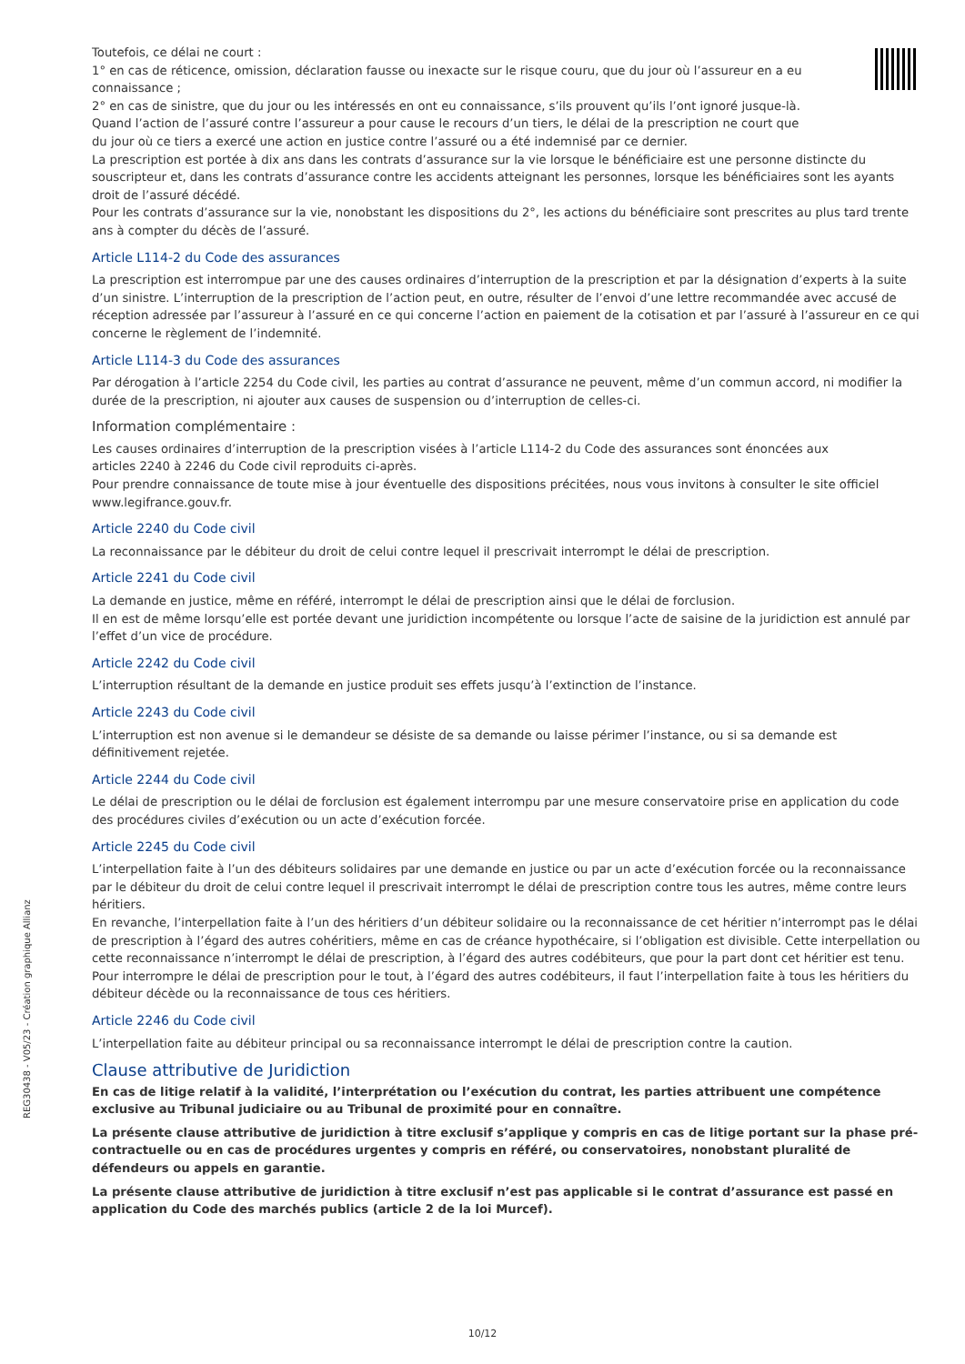Toutefois, ce délai ne court :
1° en cas de réticence, omission, déclaration fausse ou inexacte sur le risque couru, que du jour où l’assureur en a eu
connaissance ;
2° en cas de sinistre, que du jour ou les intéressés en ont eu connaissance, s’ils prouvent qu’ils l’ont ignoré jusque-là.
Quand l’action de l’assuré contre l’assureur a pour cause le recours d’un tiers, le délai de la prescription ne court que
du jour où ce tiers a exercé une action en justice contre l’assuré ou a été indemnisé par ce dernier.
La prescription est portée à dix ans dans les contrats d’assurance sur la vie lorsque le bénéficiaire est une personne distincte du souscripteur et, dans les contrats d’assurance contre les accidents atteignant les personnes, lorsque les bénéficiaires sont les ayants droit de l’assuré décédé.
Pour les contrats d’assurance sur la vie, nonobstant les dispositions du 2°, les actions du bénéficiaire sont prescrites au plus tard trente ans à compter du décès de l’assuré.
Article L114-2 du Code des assurances
La prescription est interrompue par une des causes ordinaires d’interruption de la prescription et par la désignation d’experts à la suite d’un sinistre. L’interruption de la prescription de l’action peut, en outre, résulter de l’envoi d’une lettre recommandée avec accusé de réception adressée par l’assureur à l’assuré en ce qui concerne l’action en paiement de la cotisation et par l’assuré à l’assureur en ce qui concerne le règlement de l’indemnité.
Article L114-3 du Code des assurances
Par dérogation à l’article 2254 du Code civil, les parties au contrat d’assurance ne peuvent, même d’un commun accord, ni modifier la durée de la prescription, ni ajouter aux causes de suspension ou d’interruption de celles-ci.
Information complémentaire :
Les causes ordinaires d’interruption de la prescription visées à l’article L114-2 du Code des assurances sont énoncées aux
articles 2240 à 2246 du Code civil reproduits ci-après.
Pour prendre connaissance de toute mise à jour éventuelle des dispositions précitées, nous vous invitons à consulter le site officiel www.legifrance.gouv.fr.
Article 2240 du Code civil
La reconnaissance par le débiteur du droit de celui contre lequel il prescrivait interrompt le délai de prescription.
Article 2241 du Code civil
La demande en justice, même en référé, interrompt le délai de prescription ainsi que le délai de forclusion.
Il en est de même lorsqu’elle est portée devant une juridiction incompétente ou lorsque l’acte de saisine de la juridiction est annulé par l’effet d’un vice de procédure.
Article 2242 du Code civil
L’interruption résultant de la demande en justice produit ses effets jusqu’à l’extinction de l’instance.
Article 2243 du Code civil
L’interruption est non avenue si le demandeur se désiste de sa demande ou laisse périmer l’instance, ou si sa demande est définitivement rejetée.
Article 2244 du Code civil
Le délai de prescription ou le délai de forclusion est également interrompu par une mesure conservatoire prise en application du code des procédures civiles d’exécution ou un acte d’exécution forcée.
Article 2245 du Code civil
L’interpellation faite à l’un des débiteurs solidaires par une demande en justice ou par un acte d’exécution forcée ou la reconnaissance par le débiteur du droit de celui contre lequel il prescrivait interrompt le délai de prescription contre tous les autres, même contre leurs héritiers.
En revanche, l’interpellation faite à l’un des héritiers d’un débiteur solidaire ou la reconnaissance de cet héritier n’interrompt pas le délai de prescription à l’égard des autres cohéritiers, même en cas de créance hypothécaire, si l’obligation est divisible. Cette interpellation ou cette reconnaissance n’interrompt le délai de prescription, à l’égard des autres codébiteurs, que pour la part dont cet héritier est tenu.
Pour interrompre le délai de prescription pour le tout, à l’égard des autres codébiteurs, il faut l’interpellation faite à tous les héritiers du débiteur décède ou la reconnaissance de tous ces héritiers.
Article 2246 du Code civil
L’interpellation faite au débiteur principal ou sa reconnaissance interrompt le délai de prescription contre la caution.
Clause attributive de Juridiction
En cas de litige relatif à la validité, l’interprétation ou l’exécution du contrat, les parties attribuent une compétence exclusive au Tribunal judiciaire ou au Tribunal de proximité pour en connaître.
La présente clause attributive de juridiction à titre exclusif s’applique y compris en cas de litige portant sur la phase pré-contractuelle ou en cas de procédures urgentes y compris en référé, ou conservatoires, nonobstant pluralité de défendeurs ou appels en garantie.
La présente clause attributive de juridiction à titre exclusif n’est pas applicable si le contrat d’assurance est passé en application du Code des marchés publics (article 2 de la loi Murcef).
REG30438 - V05/23 - Création graphique Allianz
10/12